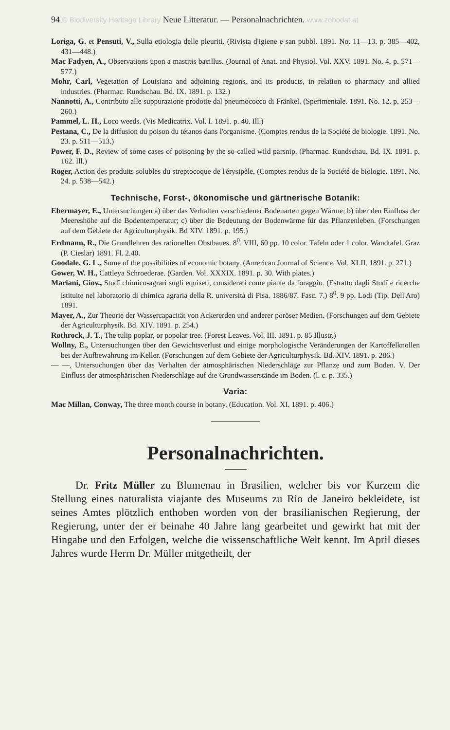94 © Biodiversity Heritage Library Neue Litteratur. — Personalnachrichten. www.zobodat.at
Loriga, G. et Pensuti, V., Sulla etiologia delle pleuriti. (Rivista d'igiene e san pubbl. 1891. No. 11—13. p. 385—402, 431—448.)
Mac Fadyen, A., Observations upon a mastitis bacillus. (Journal of Anat. and Physiol. Vol. XXV. 1891. No. 4. p. 571—577.)
Mohr, Carl, Vegetation of Louisiana and adjoining regions, and its products, in relation to pharmacy and allied industries. (Pharmac. Rundschau. Bd. IX. 1891. p. 132.)
Nannotti, A., Contributo alle suppurazione prodotte dal pneumococco di Fränkel. (Sperimentale. 1891. No. 12. p. 253—260.)
Pammel, L. H., Loco weeds. (Vis Medicatrix. Vol. I. 1891. p. 40. Ill.)
Pestana, C., De la diffusion du poison du tétanos dans l'organisme. (Comptes rendus de la Société de biologie. 1891. No. 23. p. 511—513.)
Power, F. D., Review of some cases of poisoning by the so-called wild parsnip. (Pharmac. Rundschau. Bd. IX. 1891. p. 162. Ill.)
Roger, Action des produits solubles du streptocoque de l'érysipèle. (Comptes rendus de la Société de biologie. 1891. No. 24. p. 538—542.)
Technische, Forst-, ökonomische und gärtnerische Botanik:
Ebermayer, E., Untersuchungen a) über das Verhalten verschiedener Bodenarten gegen Wärme; b) über den Einfluss der Meereshöhe auf die Bodentemperatur; c) über die Bedeutung der Bodenwärme für das Pflanzenleben. (Forschungen auf dem Gebiete der Agriculturphysik. Bd XIV. 1891. p. 195.)
Erdmann, R., Die Grundlehren des rationellen Obstbaues. 8<sup>0</sup>. VIII, 60 pp. 10 color. Tafeln oder 1 color. Wandtafel. Graz (P. Cieslar) 1891. Fl. 2.40.
Goodale, G. L., Some of the possibilities of economic botany. (American Journal of Science. Vol. XLII. 1891. p. 271.)
Gower, W. H., Cattleya Schroederae. (Garden. Vol. XXXIX. 1891. p. 30. With plates.)
Mariani, Giov., Studî chimico-agrari sugli equiseti, considerati come piante da foraggio. (Estratto dagli Studî e ricerche istituite nel laboratorio di chimica agraria della R. università di Pisa. 1886/87. Fasc. 7.) 8<sup>0</sup>. 9 pp. Lodi (Tip. Dell'Aro) 1891.
Mayer, A., Zur Theorie der Wassercapacität von Ackererden und anderer poröser Medien. (Forschungen auf dem Gebiete der Agriculturphysik. Bd. XIV. 1891. p. 254.)
Rothrock, J. T., The tulip poplar, or popolar tree. (Forest Leaves. Vol. III. 1891. p. 85 Illustr.)
Wollny, E., Untersuchungen über den Gewichtsverlust und einige morphologische Veränderungen der Kartoffelknollen bei der Aufbewahrung im Keller. (Forschungen auf dem Gebiete der Agriculturphysik. Bd. XIV. 1891. p. 286.)
— —, Untersuchungen über das Verhalten der atmosphärischen Niederschläge zur Pflanze und zum Boden. V. Der Einfluss der atmosphärischen Niederschläge auf die Grundwasserstände im Boden. (l. c. p. 335.)
Varia:
Mac Millan, Conway, The three month course in botany. (Education. Vol. XI. 1891. p. 406.)
Personalnachrichten.
Dr. Fritz Müller zu Blumenau in Brasilien, welcher bis vor Kurzem die Stellung eines naturalista viajante des Museums zu Rio de Janeiro bekleidete, ist seines Amtes plötzlich enthoben worden von der brasilianischen Regierung, der Regierung, unter der er beinahe 40 Jahre lang gearbeitet und gewirkt hat mit der Hingabe und den Erfolgen, welche die wissenschaftliche Welt kennt. Im April dieses Jahres wurde Herrn Dr. Müller mitgetheilt, der